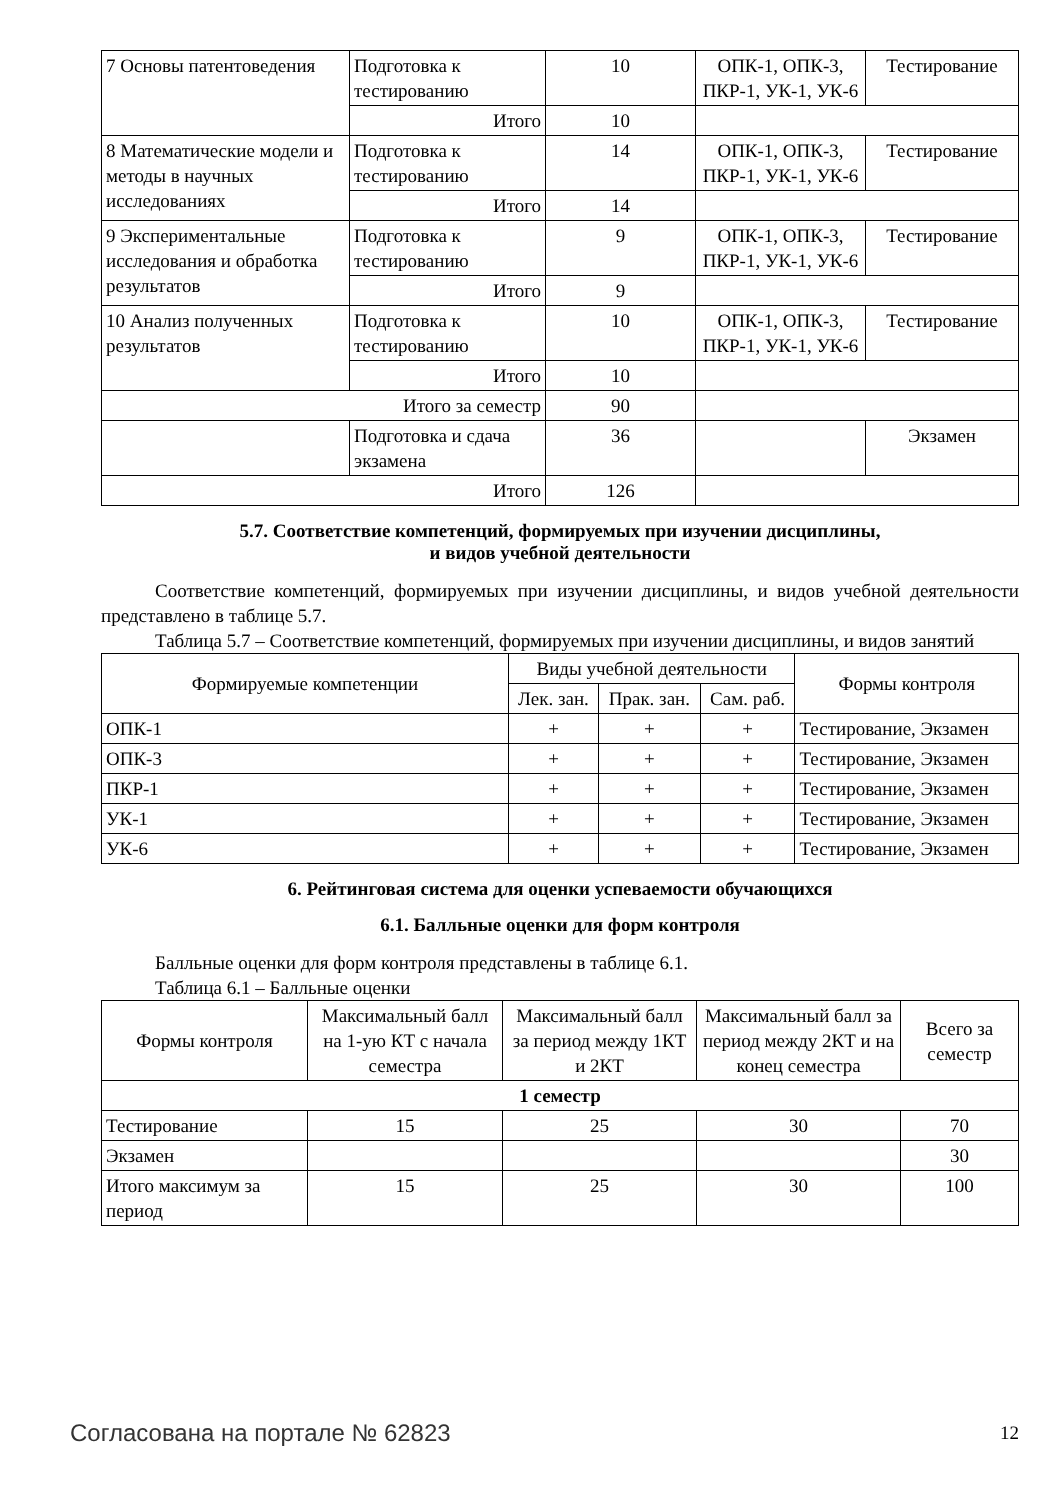| 7 Основы патентоведения | Подготовка к тестированию | 10 | ОПК-1, ОПК-3, ПКР-1, УК-1, УК-6 | Тестирование |
| | Итого | 10 | | |
| 8 Математические модели и методы в научных исследованиях | Подготовка к тестированию | 14 | ОПК-1, ОПК-3, ПКР-1, УК-1, УК-6 | Тестирование |
| | Итого | 14 | | |
| 9 Экспериментальные исследования и обработка результатов | Подготовка к тестированию | 9 | ОПК-1, ОПК-3, ПКР-1, УК-1, УК-6 | Тестирование |
| | Итого | 9 | | |
| 10 Анализ полученных результатов | Подготовка к тестированию | 10 | ОПК-1, ОПК-3, ПКР-1, УК-1, УК-6 | Тестирование |
| | Итого | 10 | | |
| Итого за семестр | | 90 | | |
| | Подготовка и сдача экзамена | 36 | | Экзамен |
| Итого | | 126 | | |
5.7. Соответствие компетенций, формируемых при изучении дисциплины,
и видов учебной деятельности
Соответствие компетенций, формируемых при изучении дисциплины, и видов учебной деятельности представлено в таблице 5.7.
Таблица 5.7 – Соответствие компетенций, формируемых при изучении дисциплины, и видов занятий
| Формируемые компетенции | Виды учебной деятельности | | | Формы контроля |
| --- | --- | --- | --- | --- |
| | Лек. зан. | Прак. зан. | Сам. раб. | |
| ОПК-1 | + | + | + | Тестирование, Экзамен |
| ОПК-3 | + | + | + | Тестирование, Экзамен |
| ПКР-1 | + | + | + | Тестирование, Экзамен |
| УК-1 | + | + | + | Тестирование, Экзамен |
| УК-6 | + | + | + | Тестирование, Экзамен |
6. Рейтинговая система для оценки успеваемости обучающихся
6.1. Балльные оценки для форм контроля
Балльные оценки для форм контроля представлены в таблице 6.1.
Таблица 6.1 – Балльные оценки
| Формы контроля | Максимальный балл на 1-ую КТ с начала семестра | Максимальный балл за период между 1КТ и 2КТ | Максимальный балл за период между 2КТ и на конец семестра | Всего за семестр |
| --- | --- | --- | --- | --- |
| 1 семестр | | | | |
| Тестирование | 15 | 25 | 30 | 70 |
| Экзамен | | | | 30 |
| Итого максимум за период | 15 | 25 | 30 | 100 |
Согласована на портале № 62823 12